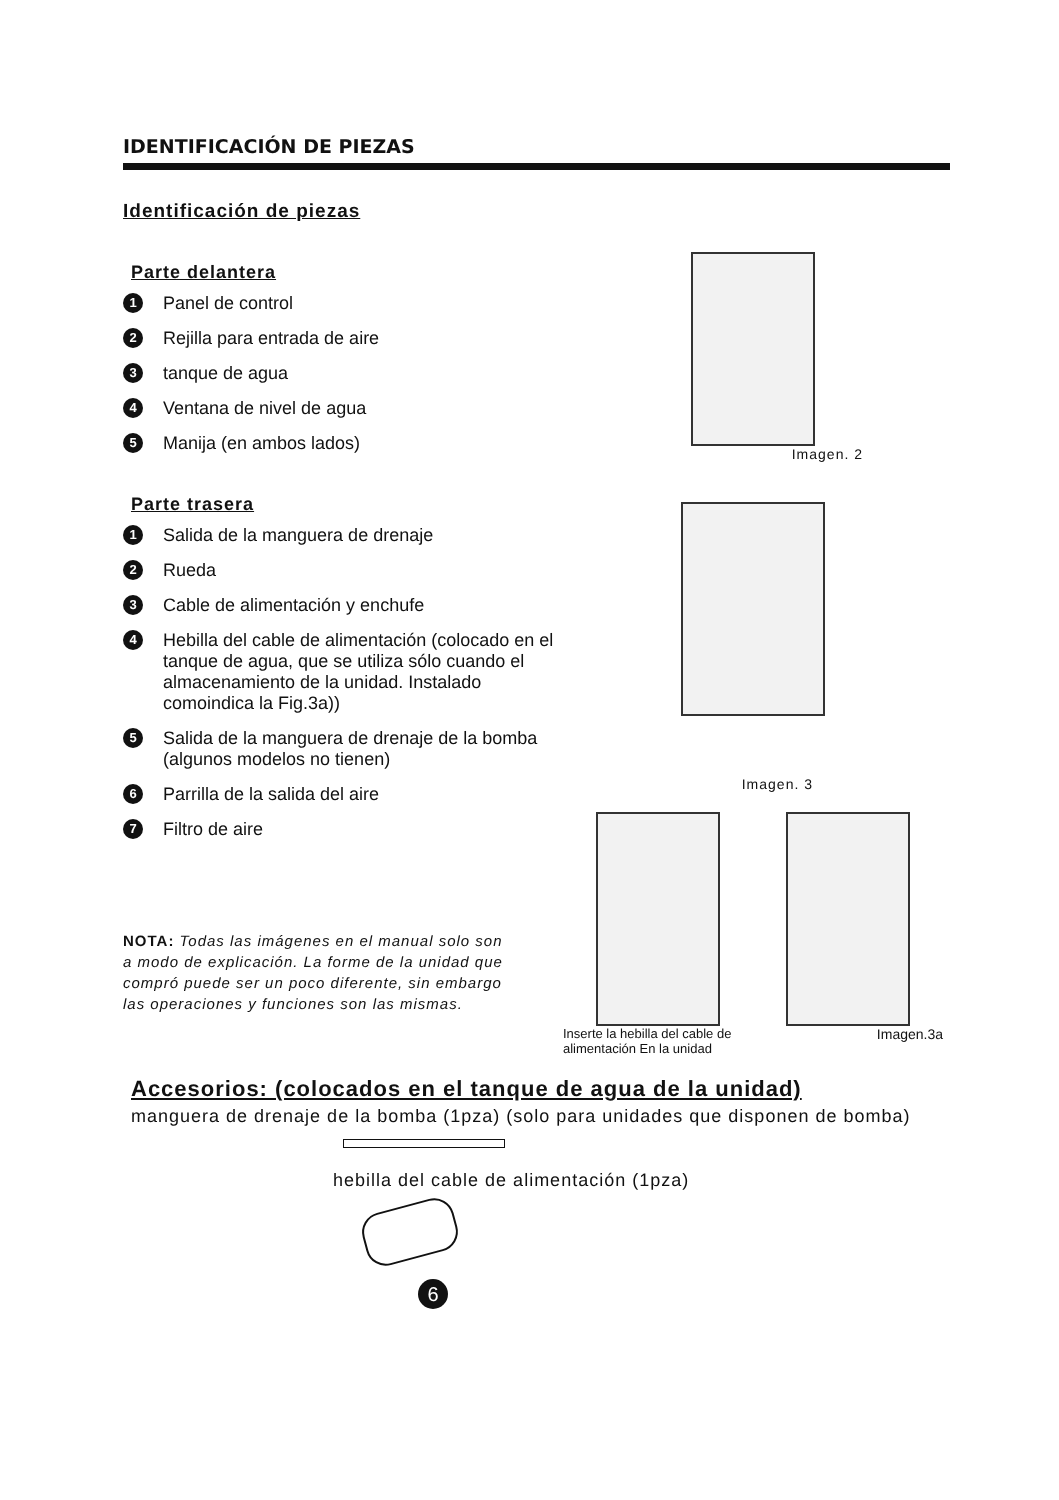IDENTIFICACIÓN DE PIEZAS
Identificación de piezas
Parte delantera
1 Panel de control
2 Rejilla para entrada de aire
3 tanque de agua
4 Ventana de nivel de agua
5 Manija (en ambos lados)
Parte trasera
1 Salida de la manguera de drenaje
2 Rueda
3 Cable de alimentación y enchufe
4 Hebilla del cable de alimentación (colocado en el tanque de agua, que se utiliza sólo cuando el almacenamiento de la unidad. Instalado comoindica la Fig.3a))
5 Salida de la manguera de drenaje de la bomba (algunos modelos no tienen)
6 Parrilla de la salida del aire
7 Filtro de aire
NOTA: Todas las imágenes en el manual solo son a modo de explicación. La forme de la unidad que compró puede ser un poco diferente, sin embargo las operaciones y funciones son las mismas.
Imagen. 2
Imagen. 3
Inserte la hebilla del cable de
alimentación En la unidad Imagen.3a
Accesorios: (colocados en el tanque de agua de la unidad)
manguera de drenaje de la bomba (1pza) (solo para unidades que disponen de bomba)
hebilla del cable de alimentación (1pza)
6